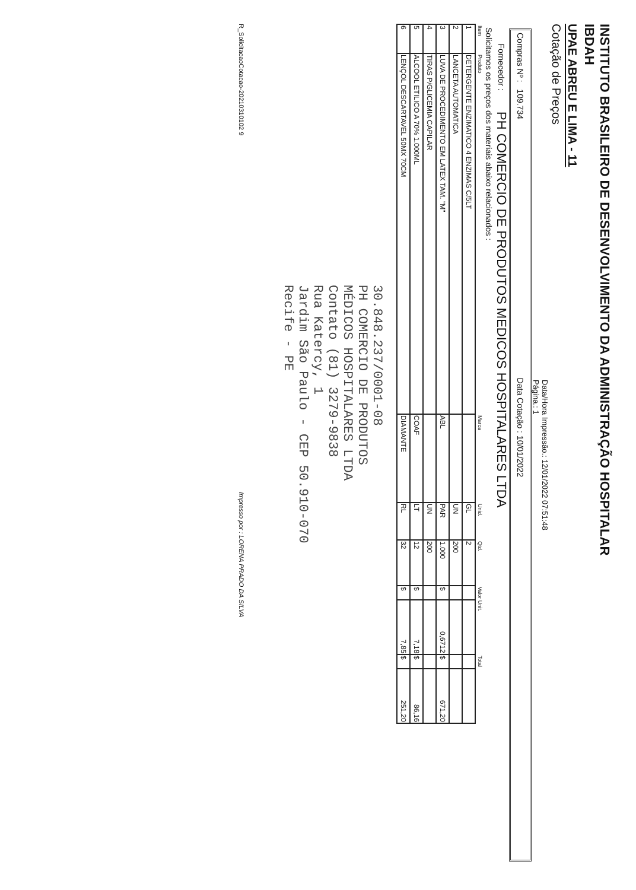INSTITUTO BRASILEIRO DE DESENVOLVIMENTO DA ADMINISTRAÇÃO HOSPITALAR
IBDAH
UPAE ABREU E LIMA - 11
Cotação de Preços
Data/Hora Impressão.: 12/01/2022 07:51:48
Página.: 1
Compras Nº : 109.734 Data Cotação : 10/01/2022
Fornecedor : PH COMERCIO DE PRODUTOS MEDICOS HOSPITALARES LTDA
Solicitamos os preços dos materiais abaixo relacionados :
| Item | Produto | Marca | Unid. | Qtd. | Valor Unit. | | Total | |
| --- | --- | --- | --- | --- | --- | --- | --- | --- |
| 1 | DETERGENTE ENZIMATICO 4 ENZIMAS C/5LT | | GL | 2 | | | | |
| 2 | LANCETA AUTOMATICA | | UN | 200 | | | | |
| 3 | LUVA DE PROCEDIMENTO EM LATEX TAM. "M" | ABL | PAR | 1.000 | $ | 0,6712 | $ | 671,20 |
| 4 | TIRAS P/GLICEMIA CAPILAR | | UN | 200 | | | | |
| 5 | ALCOOL ETILICO A 70% 1.000ML | COAF | LT | 12 | $ | 7,18 | $ | 86,16 |
| 6 | LENÇOL DESCARTAVEL 50MX 70CM | DIAMANTE | RL | 32 | $ | 7,85 | $ | 251,20 |
30.848.237/0001-08
PH COMERCIO DE PRODUTOS
MÉDICOS HOSPITALARES LTDA
Contato (81) 3279-9838
Rua Katercy, 1
Jardim São Paulo - CEP 50.910-070
Recife - PE
R_SolicitacaoCotacao-20210310102 9 Impresso por : LORENA PRADO DA SILVA